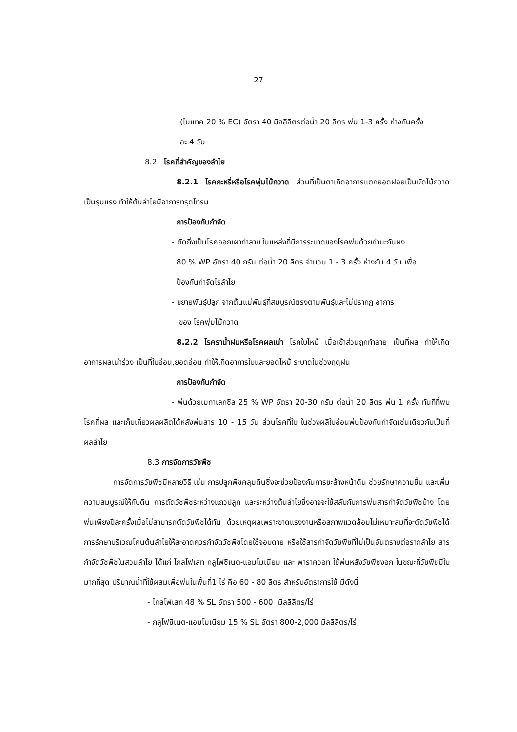27
(ไมแทค 20 % EC) อัตรา 40 มิลลิลิตรต่อน้ำ 20 ลิตร พ่น 1-3 ครั้ง ห่างกันครั้ง
ละ 4 วัน
8.2 โรคที่สำคัญของลำไย
8.2.1 โรคกะหรี่หรือโรคพุ่มไม้กวาด ส่วนที่เป็นตาเกิดอาการแตกยอดฝอยเป็นมัดไม้กวาด เป็นรุนแรง ทำให้ต้นลำไยมีอาการทรุดโทรม
การป้องกันกำจัด
- ตัดกิ่งเป็นโรคออกเผาทำลาย ในแหล่งที่มีการระบาดของโรคพ่นด้วยกำมะถันผง
80 % WP อัตรา 40 กรัม ต่อน้ำ 20 ลิตร จำนวน 1 - 3 ครั้ง ห่างกัน 4 วัน เพื่อ
ป้องกันกำจัดไรลำไย
- ขยายพันธุ์ปลูก จากต้นแม่พันธุ์ที่สมบูรณ์ตรงตามพันธุ์และไม่ปรากฏ อาการ
ของ โรคพุ่มไม้กวาด
8.2.2 โรคราน้ำฝนหรือโรคผลเน่า โรคใบไหม้ เมื่อเข้าส่วนถูกทำลาย เป็นที่ผล ทำให้เกิดอาการผลเน่าร่วง เป็นที่ใบอ่อน,ยอดอ่อน ทำให้เกิดอาการใบและยอดไหม้ ระบาดในช่วงฤดูฝน
การป้องกันกำจัด
- พ่นด้วยเมทาเลกซิล 25 % WP อัตรา 20-30 กรัม ต่อน้ำ 20 ลิตร พ่น 1 ครั้ง ทันทีที่พบโรคที่ผล และเก็บเกี่ยวผลผลิตได้หลังพ่นสาร 10 - 15 วัน ส่วนโรคที่ใบ ในช่วงผลิใบอ่อนพ่นป้องกันกำจัดเช่นเดียวกับเป็นที่ผลลำไย
8.3 การจัดการวัชพืช
การจัดการวัชพืชมีหลายวิธี เช่น การปลูกพืชคลุมดินซึ่งจะช่วยป้องกันการชะล้างหน้าดิน ช่วยรักษาความชื้น และเพิ่มความสมบูรณ์ให้กับดิน การตัดวัชพืชระหว่างแถวปลูก และระหว่างต้นลำไยซึ่งอาจจะใช้สลับกับการพ่นสารกำจัดวัชพืชบ้าง โดยพ่นเพียงปีละครั้งเมื่อไม่สามารถตัดวัชพืชได้ทัน ด้วยเหตุผลเพราะขาดแรงงานหรือสภาพแวดล้อมไม่เหมาะสมที่จะตัดวัชพืชได้ การรักษาบริเวณโคนต้นลำไยให้สะอาดควรกำจัดวัชพืชโดยใช้จอบดาย หรือใช้สารกำจัดวัชพืชที่ไม่เป็นอันตรายต่อรากลำไย สารกำจัดวัชพืชในสวนลำไย ได้แก่ ไกลโฟเสท กลูโฟซิเนต-แอมโมเนียม และ พาราควอท ใช้พ่นหลังวัชพืชงอก ในขณะที่วัชพืชมีใบมากที่สุด ปริมาณน้ำที่ใช้ผสมเพื่อพ่นในพื้นที่1 ไร่ คือ 60 - 80 ลิตร สำหรับอัตราการใช้ มีดังนี้
- ไกลโฟเสท 48 % SL อัตรา 500 - 600 มิลลิลิตร/ไร่
- กลูโฟซิเนต-แอมโมเนียม 15 % SL อัตรา 800-2,000 มิลลิลิตร/ไร่